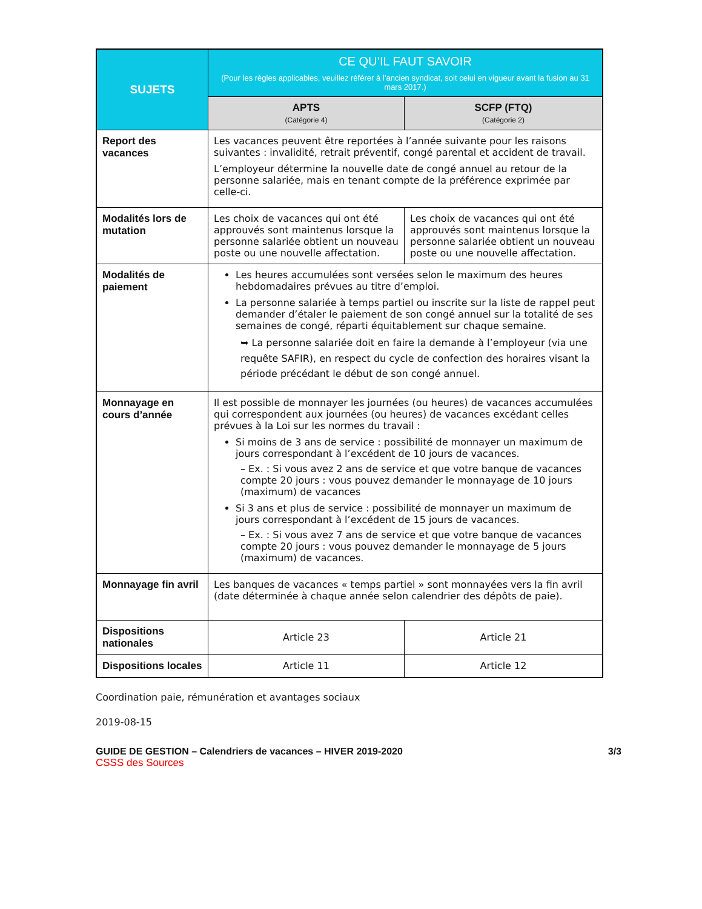| SUJETS | CE QU’IL FAUT SAVOIR (Pour les règles applicables, veuillez référer à l’ancien syndicat, soit celui en vigueur avant la fusion au 31 mars 2017.) | |
| --- | --- | --- |
| | APTS (Catégorie 4) | SCFP (FTQ) (Catégorie 2) |
| Report des vacances | Les vacances peuvent être reportées à l’année suivante pour les raisons suivantes : invalidité, retrait préventif, congé parental et accident de travail. L’employeur détermine la nouvelle date de congé annuel au retour de la personne salariée, mais en tenant compte de la préférence exprimée par celle-ci. | |
| Modalités lors de mutation | Les choix de vacances qui ont été approuvés sont maintenus lorsque la personne salariée obtient un nouveau poste ou une nouvelle affectation. | Les choix de vacances qui ont été approuvés sont maintenus lorsque la personne salariée obtient un nouveau poste ou une nouvelle affectation. |
| Modalités de paiement | Les heures accumulées sont versées selon le maximum des heures hebdomadaires prévues au titre d’emploi. La personne salariée à temps partiel ou inscrite sur la liste de rappel peut demander d’étaler le paiement de son congé annuel sur la totalité de ses semaines de congé, réparti équitablement sur chaque semaine. ➥ La personne salariée doit en faire la demande à l’employeur (via une requête SAFIR), en respect du cycle de confection des horaires visant la période précédant le début de son congé annuel. | |
| Monnayage en cours d’année | Il est possible de monnayer les journées (ou heures) de vacances accumulées qui correspondent aux journées (ou heures) de vacances excédant celles prévues à la Loi sur les normes du travail : Si moins de 3 ans de service : possibilité de monnayer un maximum de jours correspondant à l’excédent de 10 jours de vacances. – Ex. : Si vous avez 2 ans de service et que votre banque de vacances compte 20 jours : vous pouvez demander le monnayage de 10 jours (maximum) de vacances Si 3 ans et plus de service : possibilité de monnayer un maximum de jours correspondant à l’excédent de 15 jours de vacances. – Ex. : Si vous avez 7 ans de service et que votre banque de vacances compte 20 jours : vous pouvez demander le monnayage de 5 jours (maximum) de vacances. | |
| Monnayage fin avril | Les banques de vacances « temps partiel » sont monnayées vers la fin avril (date déterminée à chaque année selon calendrier des dépôts de paie). | |
| Dispositions nationales | Article 23 | Article 21 |
| Dispositions locales | Article 11 | Article 12 |
Coordination paie, rémunération et avantages sociaux
2019-08-15
GUIDE DE GESTION – Calendriers de vacances – HIVER 2019-2020
CSSS des Sources 3/3